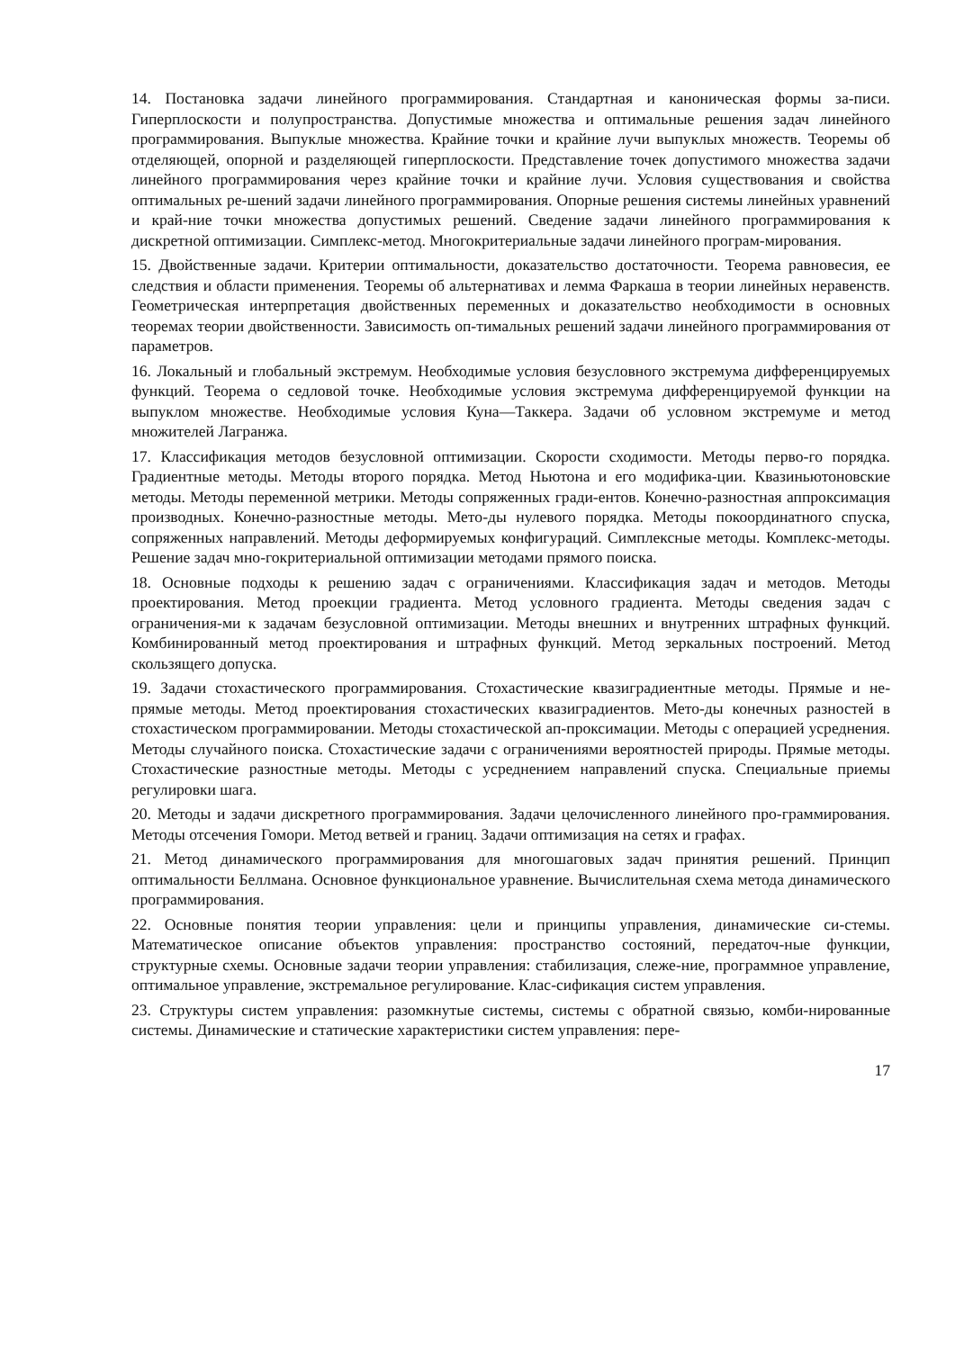14. Постановка задачи линейного программирования. Стандартная и каноническая формы за-писи. Гиперплоскости и полупространства. Допустимые множества и оптимальные решения задач линейного программирования. Выпуклые множества. Крайние точки и крайние лучи выпуклых множеств. Теоремы об отделяющей, опорной и разделяющей гиперплоскости. Представление точек допустимого множества задачи линейного программирования через крайние точки и крайние лучи. Условия существования и свойства оптимальных ре-шений задачи линейного программирования. Опорные решения системы линейных уравнений и край-ние точки множества допустимых решений. Сведение задачи линейного программирования к дискретной оптимизации. Симплекс-метод. Многокритериальные задачи линейного програм-мирования.
15. Двойственные задачи. Критерии оптимальности, доказательство достаточности. Теорема равновесия, ее следствия и области применения. Теоремы об альтернативах и лемма Фаркаша в теории линейных неравенств. Геометрическая интерпретация двойственных переменных и доказательство необходимости в основных теоремах теории двойственности. Зависимость оп-тимальных решений задачи линейного программирования от параметров.
16. Локальный и глобальный экстремум. Необходимые условия безусловного экстремума дифференцируемых функций. Теорема о седловой точке. Необходимые условия экстремума дифференцируемой функции на выпуклом множестве. Необходимые условия Куна—Таккера. Задачи об условном экстремуме и метод множителей Лагранжа.
17. Классификация методов безусловной оптимизации. Скорости сходимости. Методы перво-го порядка. Градиентные методы. Методы второго порядка. Метод Ньютона и его модифика-ции. Квазиньютоновские методы. Методы переменной метрики. Методы сопряженных гради-ентов. Конечно-разностная аппроксимация производных. Конечно-разностные методы. Мето-ды нулевого порядка. Методы покоординатного спуска, сопряженных направлений. Методы деформируемых конфигураций. Симплексные методы. Комплекс-методы. Решение задач мно-гокритериальной оптимизации методами прямого поиска.
18. Основные подходы к решению задач с ограничениями. Классификация задач и методов. Методы проектирования. Метод проекции градиента. Метод условного градиента. Методы сведения задач с ограничения-ми к задачам безусловной оптимизации. Методы внешних и внутренних штрафных функций. Комбинированный метод проектирования и штрафных функций. Метод зеркальных построений. Метод скользящего допуска.
19. Задачи стохастического программирования. Стохастические квазиградиентные методы. Прямые и не-прямые методы. Метод проектирования стохастических квазиградиентов. Мето-ды конечных разностей в стохастическом программировании. Методы стохастической ап-проксимации. Методы с операцией усреднения. Методы случайного поиска. Стохастические задачи с ограничениями вероятностей природы. Прямые методы. Стохастические разностные методы. Методы с усреднением направлений спуска. Специальные приемы регулировки шага.
20. Методы и задачи дискретного программирования. Задачи целочисленного линейного про-граммирования. Методы отсечения Гомори. Метод ветвей и границ. Задачи оптимизация на сетях и графах.
21. Метод динамического программирования для многошаговых задач принятия решений. Принцип оптимальности Беллмана. Основное функциональное уравнение. Вычислительная схема метода динамического программирования.
22. Основные понятия теории управления: цели и принципы управления, динамические си-стемы. Математическое описание объектов управления: пространство состояний, передаточ-ные функции, структурные схемы. Основные задачи теории управления: стабилизация, слеже-ние, программное управление, оптимальное управление, экстремальное регулирование. Клас-сификация систем управления.
23. Структуры систем управления: разомкнутые системы, системы с обратной связью, комби-нированные системы. Динамические и статические характеристики систем управления: пере-
17